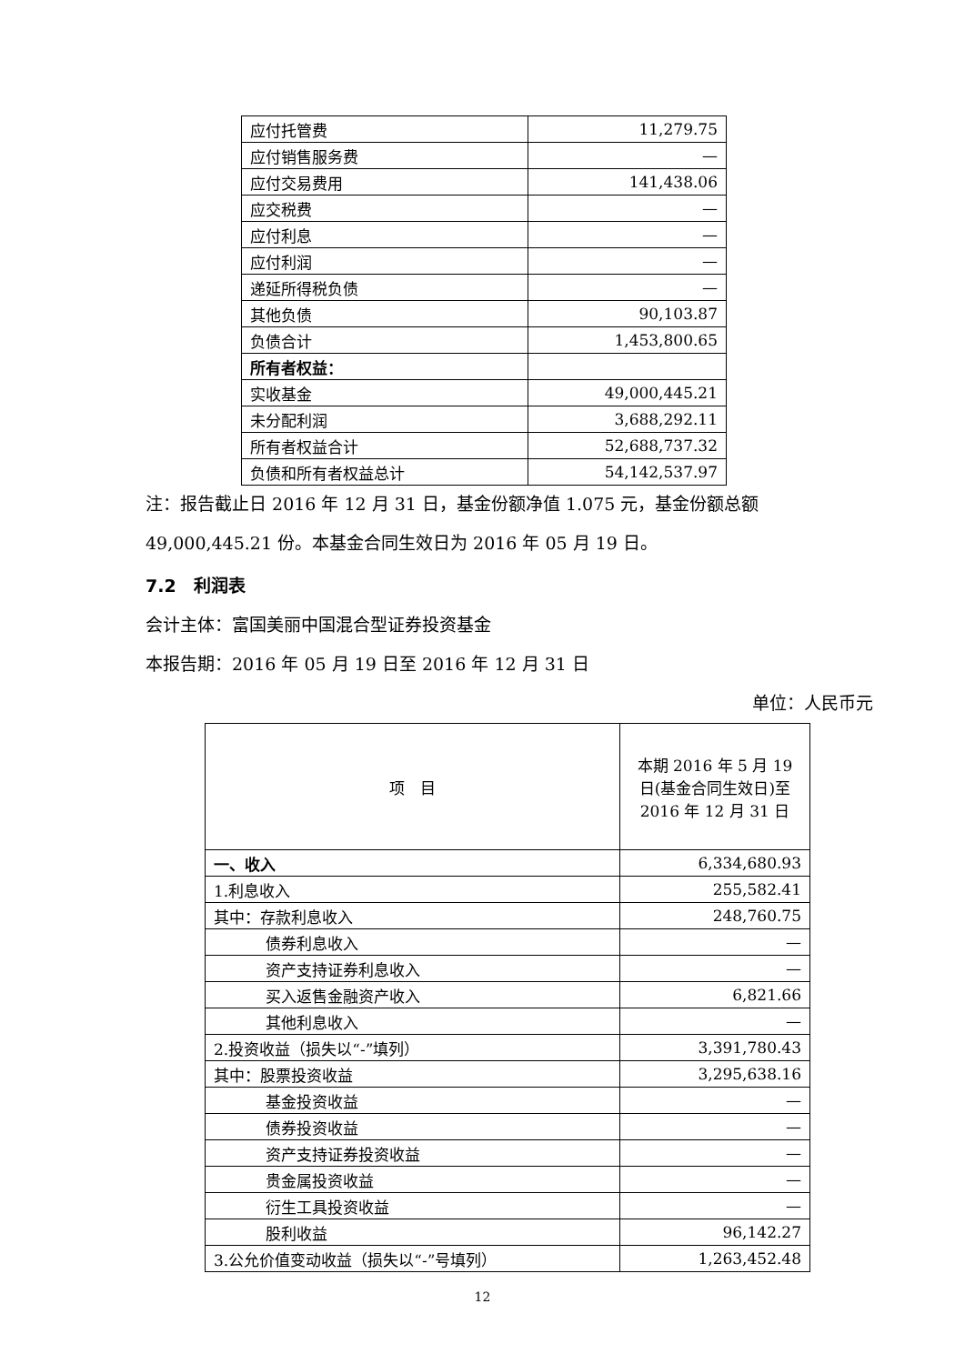| 应付托管费 | 11,279.75 |
| 应付销售服务费 | — |
| 应付交易费用 | 141,438.06 |
| 应交税费 | — |
| 应付利息 | — |
| 应付利润 | — |
| 递延所得税负债 | — |
| 其他负债 | 90,103.87 |
| 负债合计 | 1,453,800.65 |
| 所有者权益： | |
| 实收基金 | 49,000,445.21 |
| 未分配利润 | 3,688,292.11 |
| 所有者权益合计 | 52,688,737.32 |
| 负债和所有者权益总计 | 54,142,537.97 |
注：报告截止日 2016 年 12 月 31 日，基金份额净值 1.075 元，基金份额总额 49,000,445.21 份。本基金合同生效日为 2016 年 05 月 19 日。
7.2　利润表
会计主体：富国美丽中国混合型证券投资基金
本报告期：2016 年 05 月 19 日至 2016 年 12 月 31 日
单位：人民币元
| 项 目 | 本期 2016 年 5 月 19 日(基金合同生效日)至 2016 年 12 月 31 日 |
| --- | --- |
| 一、收入 | 6,334,680.93 |
| 1.利息收入 | 255,582.41 |
| 其中：存款利息收入 | 248,760.75 |
| 债券利息收入 | — |
| 资产支持证券利息收入 | — |
| 买入返售金融资产收入 | 6,821.66 |
| 其他利息收入 | — |
| 2.投资收益（损失以“-”填列） | 3,391,780.43 |
| 其中：股票投资收益 | 3,295,638.16 |
| 基金投资收益 | — |
| 债券投资收益 | — |
| 资产支持证券投资收益 | — |
| 贵金属投资收益 | — |
| 衍生工具投资收益 | — |
| 股利收益 | 96,142.27 |
| 3.公允价值变动收益（损失以“-”号填列） | 1,263,452.48 |
12